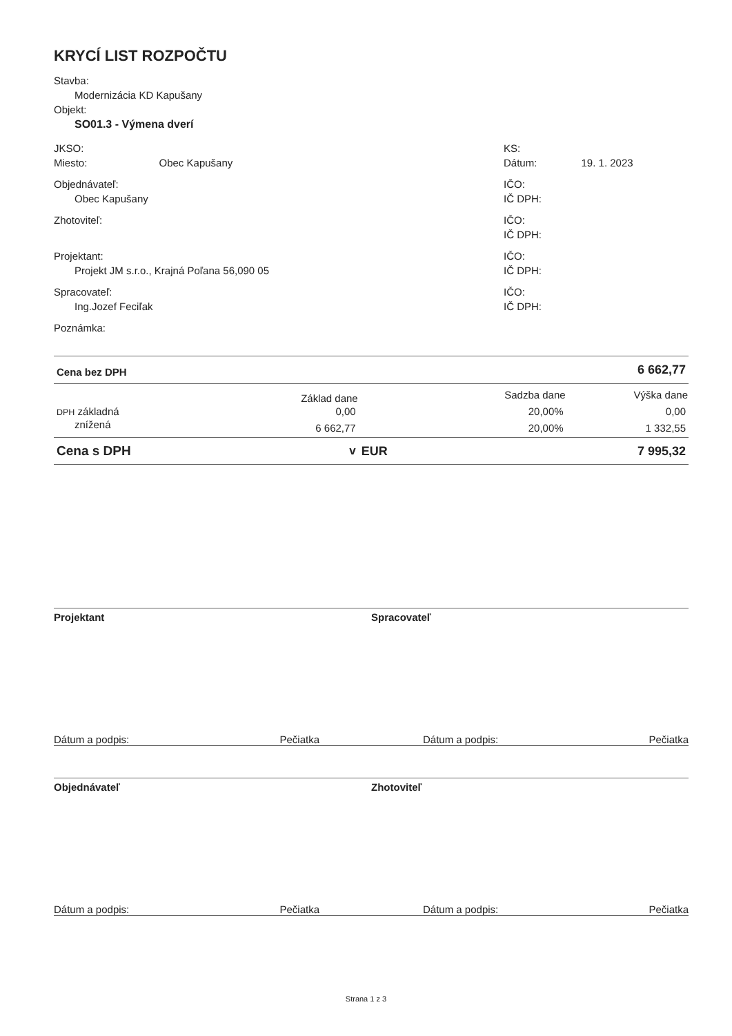KRYCÍ LIST ROZPOČTU
Stavba:
Modernizácia KD Kapušany
Objekt:
SO01.3 - Výmena dverí
JKSO:
Miesto: Obec Kapušany
KS:
Dátum: 19. 1. 2023
Objednávateľ:
Obec Kapušany
IČO:
IČ DPH:
Zhotoviteľ: IČO:
IČ DPH:
Projektant:
Projekt JM s.r.o., Krajná Poľana 56,090 05
IČO:
IČ DPH:
Spracovateľ:
Ing.Jozef Feciľak
IČO:
IČ DPH:
Poznámka:
| Cena bez DPH | 6 662,77 | | | |
| | Základ dane | | Sadzba dane | Výška dane |
| DPH základná | 0,00 | | 20,00% | 0,00 |
| znížená | 6 662,77 | | 20,00% | 1 332,55 |
| Cena s DPH | v | EUR | | 7 995,32 |
Projektant Spracovateľ
Dátum a podpis: Pečiatka Dátum a podpis: Pečiatka
Objednávateľ Zhotoviteľ
Dátum a podpis: Pečiatka Dátum a podpis: Pečiatka
Strana 1 z 3